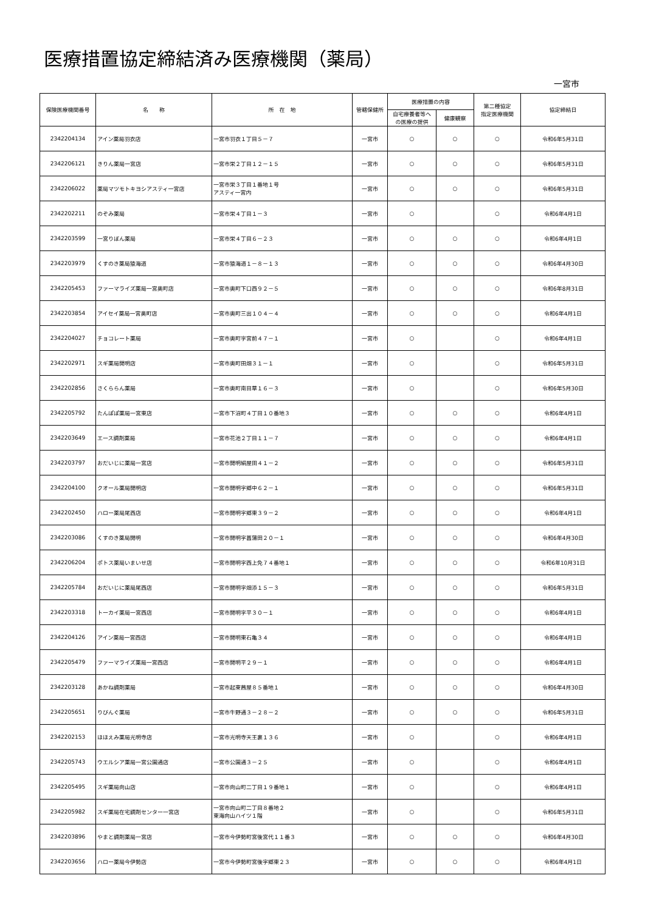医療措置協定締結済み医療機関（薬局）
一宮市
| 保険医療機関番号 | 名 称 | 所 在 地 | 管轄保健所 | 医療措置の内容 | | 第二種協定 指定医療機関 | 協定締結日 |
| --- | --- | --- | --- | --- | --- | --- | --- |
| | | | | 自宅療養者等へ の医療の提供 | 健康観察 | | |
| 2342204134 | アイン薬局羽衣店 | 一宮市羽衣１丁目５－７ | 一宮市 | ○ | ○ | ○ | 令和6年5月31日 |
| 2342206121 | きりん薬局一宮店 | 一宮市栄２丁目１２－１５ | 一宮市 | ○ | ○ | ○ | 令和6年5月31日 |
| 2342206022 | 薬局マツモトキヨシアスティ一宮店 | 一宮市栄３丁目１番地１号 アスティ一宮内 | 一宮市 | ○ | ○ | ○ | 令和6年5月31日 |
| 2342202211 | のぞみ薬局 | 一宮市栄４丁目１－３ | 一宮市 | ○ | | ○ | 令和6年4月1日 |
| 2342203599 | 一宮りぼん薬局 | 一宮市栄４丁目６－２３ | 一宮市 | ○ | ○ | ○ | 令和6年4月1日 |
| 2342203979 | くすのき薬局猿海道 | 一宮市猿海道１－８－１３ | 一宮市 | ○ | ○ | ○ | 令和6年4月30日 |
| 2342205453 | ファーマライズ薬局一宮奥町店 | 一宮市奥町下口西９２－５ | 一宮市 | ○ | ○ | ○ | 令和6年8月31日 |
| 2342203854 | アイセイ薬局一宮奥町店 | 一宮市奥町三出１０４－４ | 一宮市 | ○ | ○ | ○ | 令和6年4月1日 |
| 2342204027 | チョコレート薬局 | 一宮市奥町字宮前４７－１ | 一宮市 | ○ | | ○ | 令和6年4月1日 |
| 2342202971 | スギ薬局開明店 | 一宮市奥町田畑３１－１ | 一宮市 | ○ | | ○ | 令和6年5月31日 |
| 2342202856 | さくららん薬局 | 一宮市奥町南目草１６－３ | 一宮市 | ○ | | ○ | 令和6年5月30日 |
| 2342205792 | たんぽぽ薬局一宮東店 | 一宮市下沼町４丁目１０番地３ | 一宮市 | ○ | ○ | ○ | 令和6年4月1日 |
| 2342203649 | エース調剤薬局 | 一宮市花池２丁目１１－７ | 一宮市 | ○ | ○ | ○ | 令和6年4月1日 |
| 2342203797 | おだいじに薬局一宮店 | 一宮市開明絹屋田４１－２ | 一宮市 | ○ | ○ | ○ | 令和6年5月31日 |
| 2342204100 | クオール薬局開明店 | 一宮市開明字郷中６２－１ | 一宮市 | ○ | ○ | ○ | 令和6年5月31日 |
| 2342202450 | ハロー薬局尾西店 | 一宮市開明字郷東３９－２ | 一宮市 | ○ | ○ | ○ | 令和6年4月1日 |
| 2342203086 | くすのき薬局開明 | 一宮市開明字菖蒲田２０－１ | 一宮市 | ○ | ○ | ○ | 令和6年4月30日 |
| 2342206204 | ポトス薬局いまいせ店 | 一宮市開明字西上免７４番地１ | 一宮市 | ○ | ○ | ○ | 令和6年10月31日 |
| 2342205784 | おだいじに薬局尾西店 | 一宮市開明字畑添１５－３ | 一宮市 | ○ | ○ | ○ | 令和6年5月31日 |
| 2342203318 | トーカイ薬局一宮西店 | 一宮市開明字平３０－１ | 一宮市 | ○ | ○ | ○ | 令和6年4月1日 |
| 2342204126 | アイン薬局一宮西店 | 一宮市開明東石亀３４ | 一宮市 | ○ | ○ | ○ | 令和6年4月1日 |
| 2342205479 | ファーマライズ薬局一宮西店 | 一宮市開明平２９－１ | 一宮市 | ○ | ○ | ○ | 令和6年4月1日 |
| 2342203128 | あかね調剤薬局 | 一宮市起東茜屋８５番地１ | 一宮市 | ○ | ○ | ○ | 令和6年4月30日 |
| 2342205651 | りびんぐ薬局 | 一宮市牛野通３－２８－２ | 一宮市 | ○ | ○ | ○ | 令和6年5月31日 |
| 2342202153 | ほほえみ薬局光明寺店 | 一宮市光明寺天王裏１３６ | 一宮市 | ○ | | ○ | 令和6年4月1日 |
| 2342205743 | ウエルシア薬局一宮公園通店 | 一宮市公園通３－２５ | 一宮市 | ○ | | ○ | 令和6年4月1日 |
| 2342205495 | スギ薬局向山店 | 一宮市向山町二丁目１９番地１ | 一宮市 | ○ | | ○ | 令和6年4月1日 |
| 2342205982 | スギ薬局在宅調剤センター一宮店 | 一宮市向山町二丁目８番地２ 東海向山ハイツ１階 | 一宮市 | ○ | | ○ | 令和6年5月31日 |
| 2342203896 | やまと調剤薬局一宮店 | 一宮市今伊勢町宮後宮代１１番３ | 一宮市 | ○ | ○ | ○ | 令和6年4月30日 |
| 2342203656 | ハロー薬局今伊勢店 | 一宮市今伊勢町宮後字郷東２３ | 一宮市 | ○ | ○ | ○ | 令和6年4月1日 |